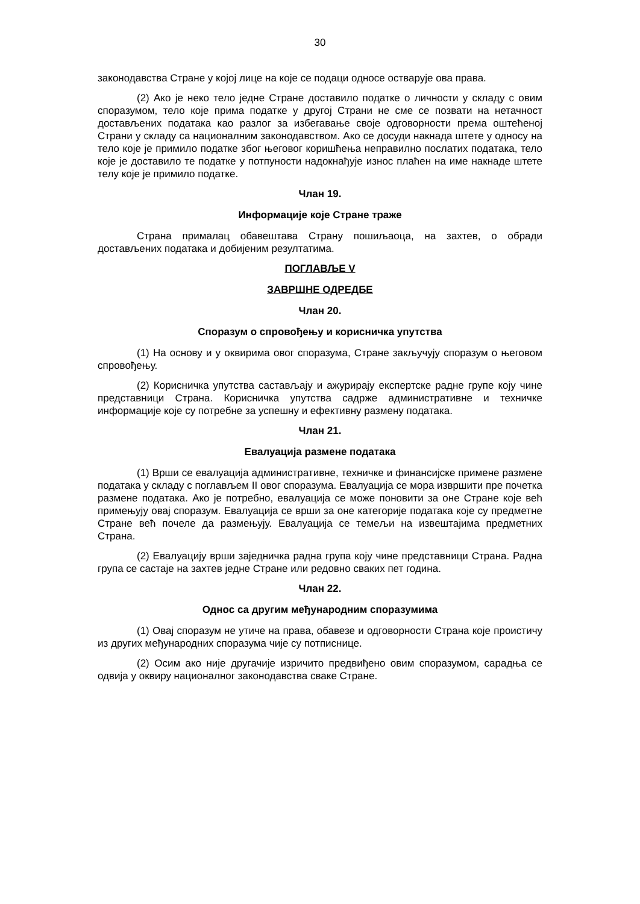30
законодавства Стране у којој лице на које се подаци односе остварује ова права.
(2) Ако је неко тело једне Стране доставило податке о личности у складу с овим споразумом, тело које прима податке у другој Страни не сме се позвати на нетачност достављених података као разлог за избегавање своје одговорности према оштећеној Страни у складу са националним законодавством. Ако се досуди накнада штете у односу на тело које је примило податке због његовог коришћења неправилно послатих података, тело које је доставило те податке у потпуности надокнађује износ плаћен на име накнаде штете телу које је примило податке.
Члан 19.
Информације које Стране траже
Страна прималац обавештава Страну пошиљаоца, на захтев, о обради достављених података и добијеним резултатима.
ПОГЛАВЉЕ V
ЗАВРШНЕ ОДРЕДБЕ
Члан 20.
Споразум о спровођењу и корисничка упутства
(1) На основу и у оквирима овог споразума, Стране закључују споразум о његовом спровођењу.
(2) Корисничка упутства састављају и ажурирају експертске радне групе коју чине представници Страна. Корисничка упутства садрже административне и техничке информације које су потребне за успешну и ефективну размену података.
Члан 21.
Евалуација размене података
(1) Врши се евалуација административне, техничке и финансијске примене размене података у складу с поглављем II овог споразума. Евалуација се мора извршити пре почетка размене података. Ако је потребно, евалуација се може поновити за оне Стране које већ примењују овај споразум. Евалуација се врши за оне категорије података које су предметне Стране већ почеле да размењују. Евалуација се темељи на извештајима предметних Страна.
(2) Евалуацију врши заједничка радна група коју чине представници Страна. Радна група се састаје на захтев једне Стране или редовно сваких пет година.
Члан 22.
Однос са другим међународним споразумима
(1) Овај споразум не утиче на права, обавезе и одговорности Страна које проистичу из других међународних споразума чије су потписнице.
(2) Осим ако није другачије изричито предвиђено овим споразумом, сарадња се одвија у оквиру националног законодавства сваке Стране.